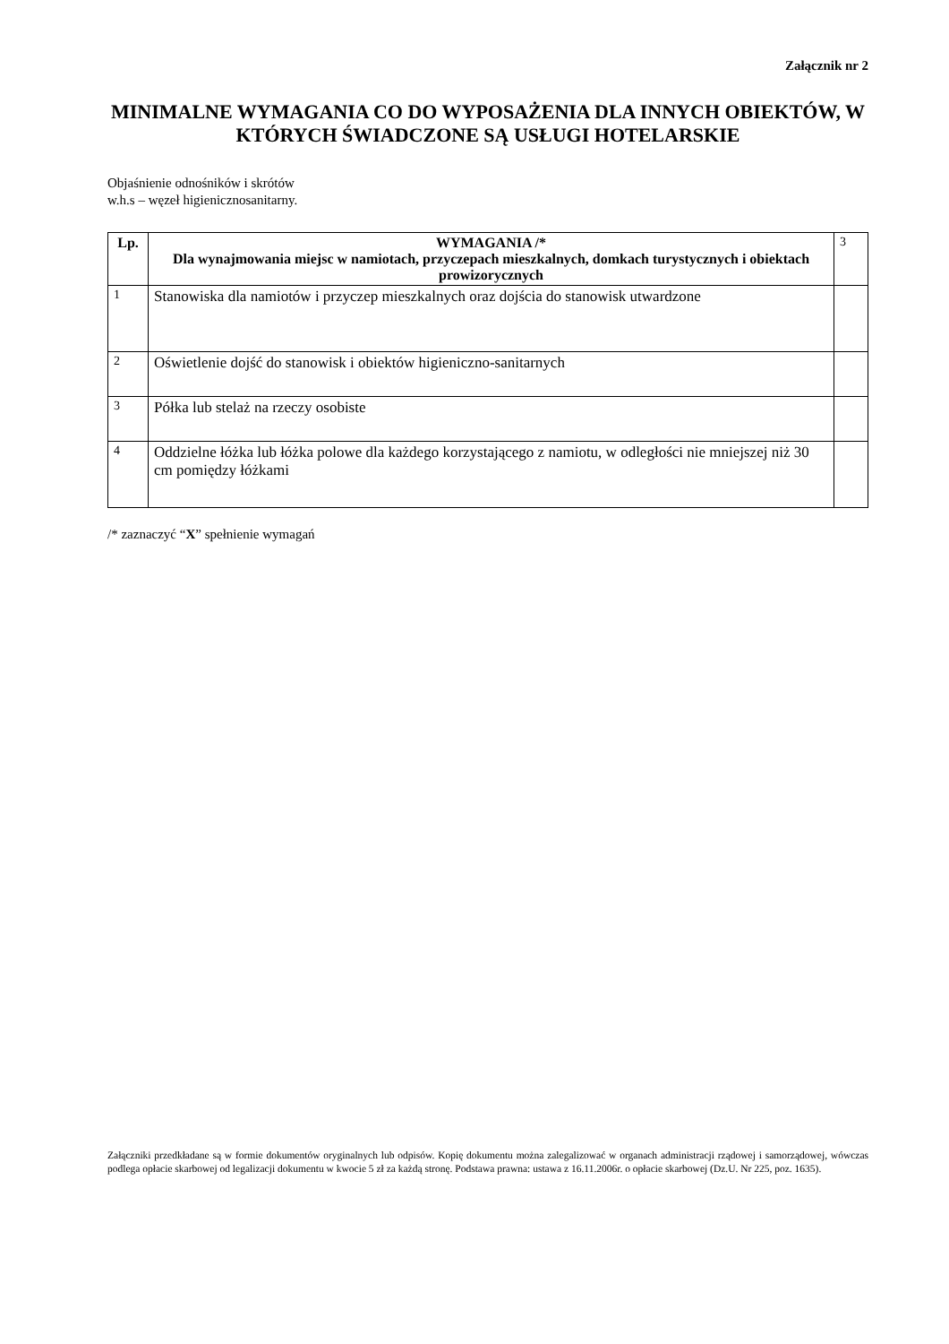Załącznik nr 2
MINIMALNE WYMAGANIA CO DO WYPOSAŻENIA DLA INNYCH OBIEKTÓW, W KTÓRYCH ŚWIADCZONE SĄ USŁUGI HOTELARSKIE
Objaśnienie odnośników i skrótów
w.h.s – węzeł higienicznosanitarny.
| Lp. | WYMAGANIA /* Dla wynajmowania miejsc w namiotach, przyczepach mieszkalnych, domkach turystycznych i obiektach prowizorycznych | 3 |
| 1 | Stanowiska dla namiotów i przyczep mieszkalnych oraz dojścia do stanowisk utwardzone | |
| 2 | Oświetlenie dojść do stanowisk i obiektów higieniczno-sanitarnych | |
| 3 | Półka lub stelaż na rzeczy osobiste | |
| 4 | Oddzielne łóżka lub łóżka polowe dla każdego korzystającego z namiotu, w odległości nie mniejszej niż 30 cm pomiędzy łóżkami | |
/* zaznaczyć “X” spełnienie wymagań
Załączniki przedkładane są w formie dokumentów oryginalnych lub odpisów. Kopię dokumentu można zalegalizować w organach administracji rządowej i samorządowej, wówczas podlega opłacie skarbowej od legalizacji dokumentu w kwocie 5 zł za każdą stronę. Podstawa prawna: ustawa z 16.11.2006r. o opłacie skarbowej (Dz.U. Nr 225, poz. 1635).